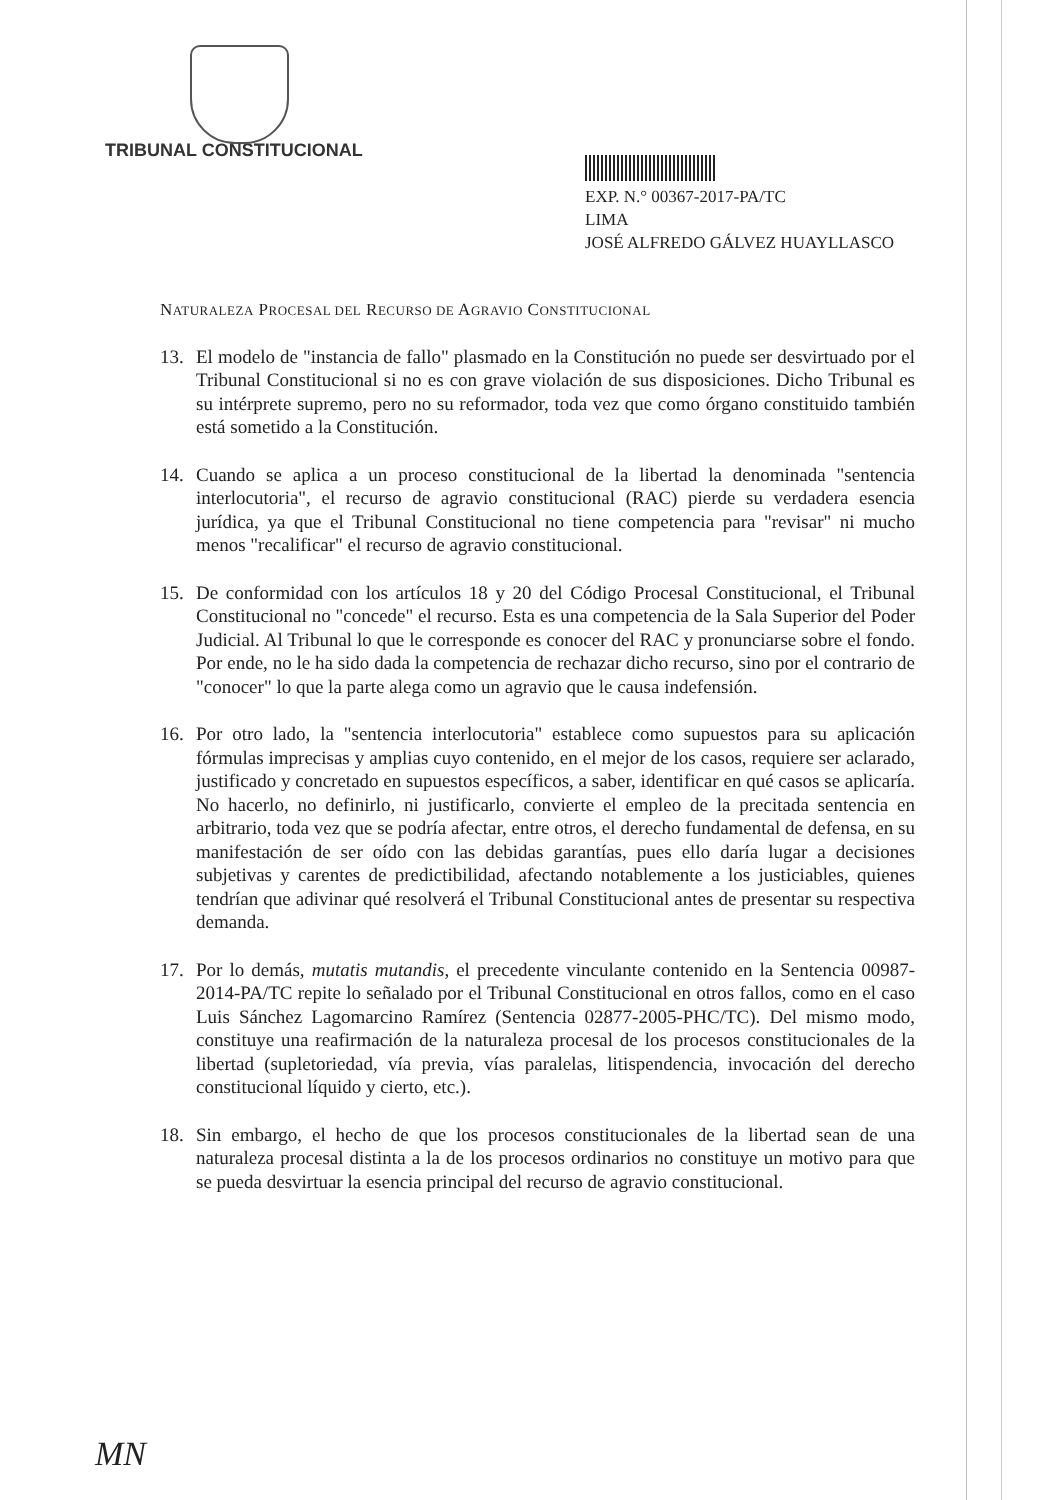TRIBUNAL CONSTITUCIONAL
EXP. N.° 00367-2017-PA/TC
LIMA
JOSÉ ALFREDO GÁLVEZ HUAYLLASCO
NATURALEZA PROCESAL DEL RECURSO DE AGRAVIO CONSTITUCIONAL
13. El modelo de "instancia de fallo" plasmado en la Constitución no puede ser desvirtuado por el Tribunal Constitucional si no es con grave violación de sus disposiciones. Dicho Tribunal es su intérprete supremo, pero no su reformador, toda vez que como órgano constituido también está sometido a la Constitución.
14. Cuando se aplica a un proceso constitucional de la libertad la denominada "sentencia interlocutoria", el recurso de agravio constitucional (RAC) pierde su verdadera esencia jurídica, ya que el Tribunal Constitucional no tiene competencia para "revisar" ni mucho menos "recalificar" el recurso de agravio constitucional.
15. De conformidad con los artículos 18 y 20 del Código Procesal Constitucional, el Tribunal Constitucional no "concede" el recurso. Esta es una competencia de la Sala Superior del Poder Judicial. Al Tribunal lo que le corresponde es conocer del RAC y pronunciarse sobre el fondo. Por ende, no le ha sido dada la competencia de rechazar dicho recurso, sino por el contrario de "conocer" lo que la parte alega como un agravio que le causa indefensión.
16. Por otro lado, la "sentencia interlocutoria" establece como supuestos para su aplicación fórmulas imprecisas y amplias cuyo contenido, en el mejor de los casos, requiere ser aclarado, justificado y concretado en supuestos específicos, a saber, identificar en qué casos se aplicaría. No hacerlo, no definirlo, ni justificarlo, convierte el empleo de la precitada sentencia en arbitrario, toda vez que se podría afectar, entre otros, el derecho fundamental de defensa, en su manifestación de ser oído con las debidas garantías, pues ello daría lugar a decisiones subjetivas y carentes de predictibilidad, afectando notablemente a los justiciables, quienes tendrían que adivinar qué resolverá el Tribunal Constitucional antes de presentar su respectiva demanda.
17. Por lo demás, mutatis mutandis, el precedente vinculante contenido en la Sentencia 00987-2014-PA/TC repite lo señalado por el Tribunal Constitucional en otros fallos, como en el caso Luis Sánchez Lagomarcino Ramírez (Sentencia 02877-2005-PHC/TC). Del mismo modo, constituye una reafirmación de la naturaleza procesal de los procesos constitucionales de la libertad (supletoriedad, vía previa, vías paralelas, litispendencia, invocación del derecho constitucional líquido y cierto, etc.).
18. Sin embargo, el hecho de que los procesos constitucionales de la libertad sean de una naturaleza procesal distinta a la de los procesos ordinarios no constituye un motivo para que se pueda desvirtuar la esencia principal del recurso de agravio constitucional.
MN